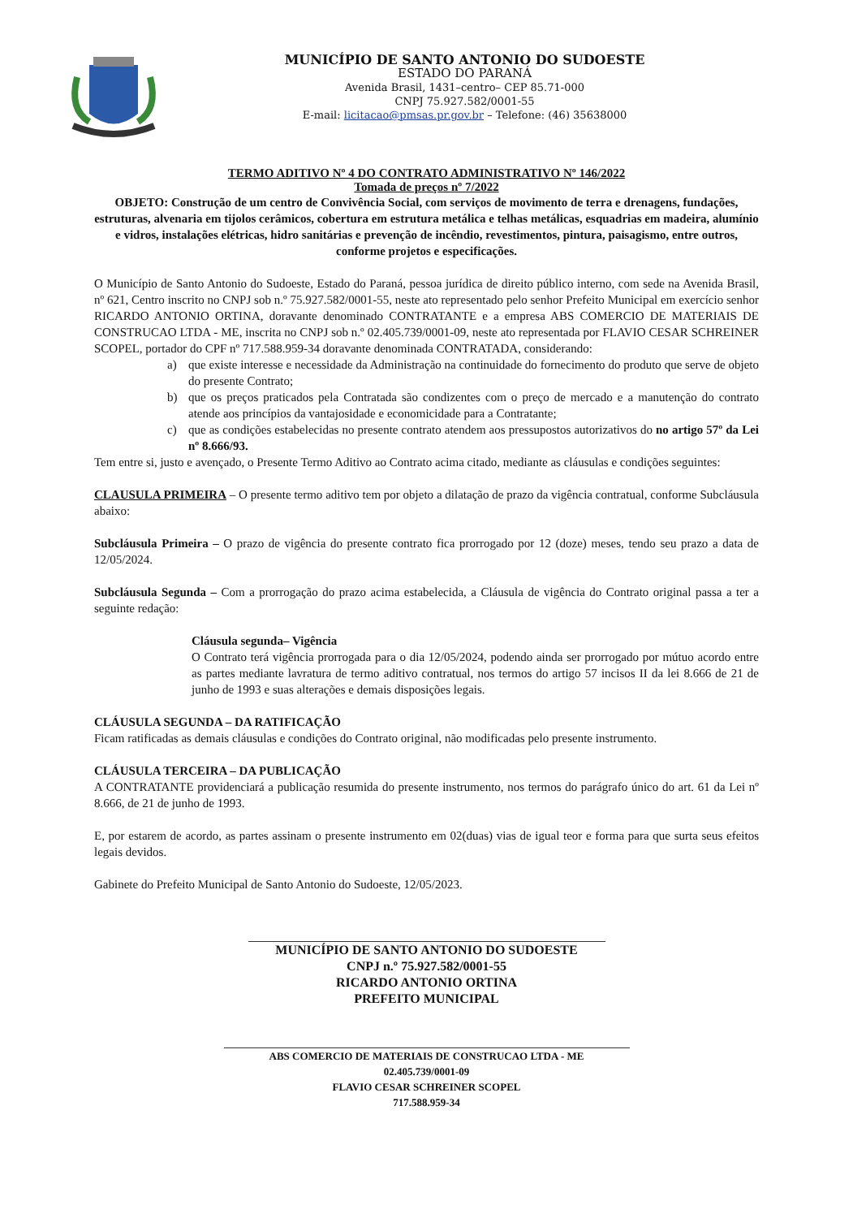MUNICÍPIO DE SANTO ANTONIO DO SUDOESTE
ESTADO DO PARANÁ
Avenida Brasil, 1431–centro– CEP 85.71-000
CNPJ 75.927.582/0001-55
E-mail: licitacao@pmsas.pr.gov.br – Telefone: (46) 35638000
TERMO ADITIVO Nº 4 DO CONTRATO ADMINISTRATIVO Nº 146/2022
Tomada de preços nº 7/2022
OBJETO: Construção de um centro de Convivência Social, com serviços de movimento de terra e drenagens, fundações, estruturas, alvenaria em tijolos cerâmicos, cobertura em estrutura metálica e telhas metálicas, esquadrias em madeira, alumínio e vidros, instalações elétricas, hidro sanitárias e prevenção de incêndio, revestimentos, pintura, paisagismo, entre outros, conforme projetos e especificações.
O Município de Santo Antonio do Sudoeste, Estado do Paraná, pessoa jurídica de direito público interno, com sede na Avenida Brasil, nº 621, Centro inscrito no CNPJ sob n.º 75.927.582/0001-55, neste ato representado pelo senhor Prefeito Municipal em exercício senhor RICARDO ANTONIO ORTINA, doravante denominado CONTRATANTE e a empresa ABS COMERCIO DE MATERIAIS DE CONSTRUCAO LTDA - ME, inscrita no CNPJ sob n.º 02.405.739/0001-09, neste ato representada por FLAVIO CESAR SCHREINER SCOPEL, portador do CPF nº 717.588.959-34 doravante denominada CONTRATADA, considerando:
a) que existe interesse e necessidade da Administração na continuidade do fornecimento do produto que serve de objeto do presente Contrato;
b) que os preços praticados pela Contratada são condizentes com o preço de mercado e a manutenção do contrato atende aos princípios da vantajosidade e economicidade para a Contratante;
c) que as condições estabelecidas no presente contrato atendem aos pressupostos autorizativos do no artigo 57º da Lei nº 8.666/93.
Tem entre si, justo e avençado, o Presente Termo Aditivo ao Contrato acima citado, mediante as cláusulas e condições seguintes:
CLAUSULA PRIMEIRA – O presente termo aditivo tem por objeto a dilatação de prazo da vigência contratual, conforme Subcláusula abaixo:
Subcláusula Primeira – O prazo de vigência do presente contrato fica prorrogado por 12 (doze) meses, tendo seu prazo a data de 12/05/2024.
Subcláusula Segunda – Com a prorrogação do prazo acima estabelecida, a Cláusula de vigência do Contrato original passa a ter a seguinte redação:
Cláusula segunda– Vigência
O Contrato terá vigência prorrogada para o dia 12/05/2024, podendo ainda ser prorrogado por mútuo acordo entre as partes mediante lavratura de termo aditivo contratual, nos termos do artigo 57 incisos II da lei 8.666 de 21 de junho de 1993 e suas alterações e demais disposições legais.
CLÁUSULA SEGUNDA – DA RATIFICAÇÃO
Ficam ratificadas as demais cláusulas e condições do Contrato original, não modificadas pelo presente instrumento.
CLÁUSULA TERCEIRA – DA PUBLICAÇÃO
A CONTRATANTE providenciará a publicação resumida do presente instrumento, nos termos do parágrafo único do art. 61 da Lei nº 8.666, de 21 de junho de 1993.
E, por estarem de acordo, as partes assinam o presente instrumento em 02(duas) vias de igual teor e forma para que surta seus efeitos legais devidos.
Gabinete do Prefeito Municipal de Santo Antonio do Sudoeste, 12/05/2023.
MUNICÍPIO DE SANTO ANTONIO DO SUDOESTE
CNPJ n.º 75.927.582/0001-55
RICARDO ANTONIO ORTINA
PREFEITO MUNICIPAL
ABS COMERCIO DE MATERIAIS DE CONSTRUCAO LTDA - ME
02.405.739/0001-09
FLAVIO CESAR SCHREINER SCOPEL
717.588.959-34